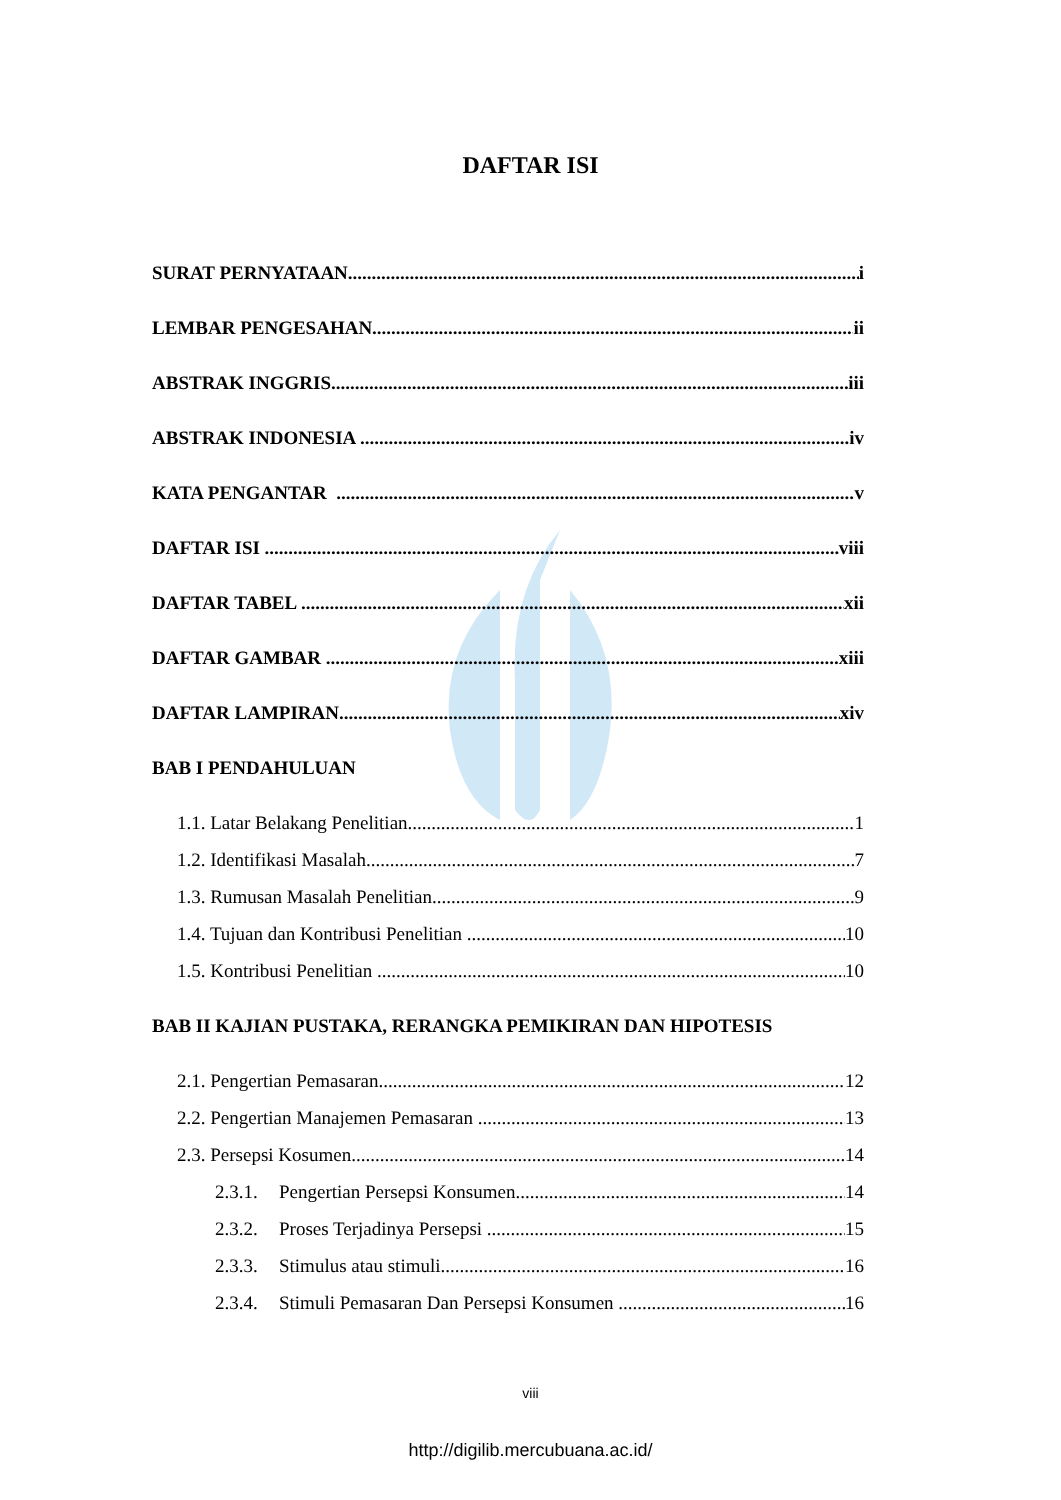DAFTAR ISI
SURAT PERNYATAAN i
LEMBAR PENGESAHAN ii
ABSTRAK INGGRIS iii
ABSTRAK INDONESIA iv
KATA PENGANTAR v
DAFTAR ISI viii
DAFTAR TABEL xii
DAFTAR GAMBAR xiii
DAFTAR LAMPIRAN xiv
BAB I PENDAHULUAN
1.1. Latar Belakang Penelitian 1
1.2. Identifikasi Masalah 7
1.3. Rumusan Masalah Penelitian 9
1.4. Tujuan dan Kontribusi Penelitian 10
1.5. Kontribusi Penelitian 10
BAB II KAJIAN PUSTAKA, RERANGKA PEMIKIRAN DAN HIPOTESIS
2.1. Pengertian Pemasaran 12
2.2. Pengertian Manajemen Pemasaran 13
2.3. Persepsi Kosumen 14
2.3.1. Pengertian Persepsi Konsumen 14
2.3.2. Proses Terjadinya Persepsi 15
2.3.3. Stimulus atau stimuli 16
2.3.4. Stimuli Pemasaran Dan Persepsi Konsumen 16
viii
http://digilib.mercubuana.ac.id/